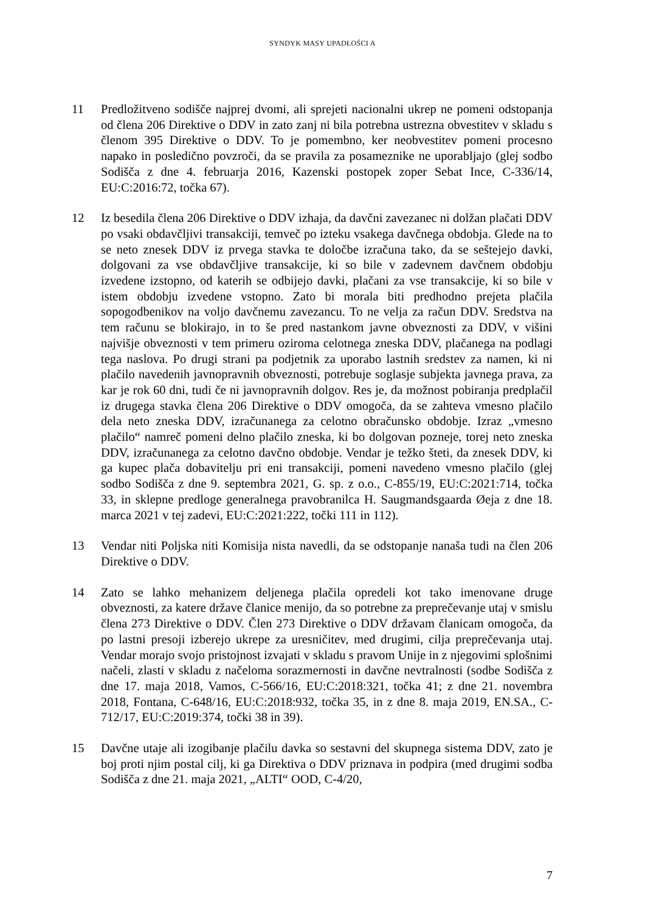SYNDYK MASY UPADŁOŚCI A
11 Predložitveno sodišče najprej dvomi, ali sprejeti nacionalni ukrep ne pomeni odstopanja od člena 206 Direktive o DDV in zato zanj ni bila potrebna ustrezna obvestitev v skladu s členom 395 Direktive o DDV. To je pomembno, ker neobvestitev pomeni procesno napako in posledično povzroči, da se pravila za posameznike ne uporabljajo (glej sodbo Sodišča z dne 4. februarja 2016, Kazenski postopek zoper Sebat Ince, C-336/14, EU:C:2016:72, točka 67).
12 Iz besedila člena 206 Direktive o DDV izhaja, da davčni zavezanec ni dolžan plačati DDV po vsaki obdavčljivi transakciji, temveč po izteku vsakega davčnega obdobja. Glede na to se neto znesek DDV iz prvega stavka te določbe izračuna tako, da se seštejejo davki, dolgovani za vse obdavčljive transakcije, ki so bile v zadevnem davčnem obdobju izvedene izstopno, od katerih se odbijejo davki, plačani za vse transakcije, ki so bile v istem obdobju izvedene vstopno. Zato bi morala biti predhodno prejeta plačila sopogodbenikov na voljo davčnemu zavezancu. To ne velja za račun DDV. Sredstva na tem računu se blokirajo, in to še pred nastankom javne obveznosti za DDV, v višini najvišje obveznosti v tem primeru oziroma celotnega zneska DDV, plačanega na podlagi tega naslova. Po drugi strani pa podjetnik za uporabo lastnih sredstev za namen, ki ni plačilo navedenih javnopravnih obveznosti, potrebuje soglasje subjekta javnega prava, za kar je rok 60 dni, tudi če ni javnopravnih dolgov. Res je, da možnost pobiranja predplačil iz drugega stavka člena 206 Direktive o DDV omogoča, da se zahteva vmesno plačilo dela neto zneska DDV, izračunanega za celotno obračunsko obdobje. Izraz „vmesno plačilo“ namreč pomeni delno plačilo zneska, ki bo dolgovan pozneje, torej neto zneska DDV, izračunanega za celotno davčno obdobje. Vendar je težko šteti, da znesek DDV, ki ga kupec plača dobavitelju pri eni transakciji, pomeni navedeno vmesno plačilo (glej sodbo Sodišča z dne 9. septembra 2021, G. sp. z o.o., C-855/19, EU:C:2021:714, točka 33, in sklepne predloge generalnega pravobranilca H. Saugmandsgaarda Øeja z dne 18. marca 2021 v tej zadevi, EU:C:2021:222, točki 111 in 112).
13 Vendar niti Poljska niti Komisija nista navedli, da se odstopanje nanaša tudi na člen 206 Direktive o DDV.
14 Zato se lahko mehanizem deljenega plačila opredeli kot tako imenovane druge obveznosti, za katere države članice menijo, da so potrebne za preprečevanje utaj v smislu člena 273 Direktive o DDV. Člen 273 Direktive o DDV državam članicam omogoča, da po lastni presoji izberejo ukrepe za uresničitev, med drugimi, cilja preprečevanja utaj. Vendar morajo svojo pristojnost izvajati v skladu s pravom Unije in z njegovimi splošnimi načeli, zlasti v skladu z načeloma sorazmernosti in davčne nevtralnosti (sodbe Sodišča z dne 17. maja 2018, Vamos, C-566/16, EU:C:2018:321, točka 41; z dne 21. novembra 2018, Fontana, C-648/16, EU:C:2018:932, točka 35, in z dne 8. maja 2019, EN.SA., C-712/17, EU:C:2019:374, točki 38 in 39).
15 Davčne utaje ali izogibanje plačilu davka so sestavni del skupnega sistema DDV, zato je boj proti njim postal cilj, ki ga Direktiva o DDV priznava in podpira (med drugimi sodba Sodišča z dne 21. maja 2021, „ALTI“ OOD, C-4/20,
7